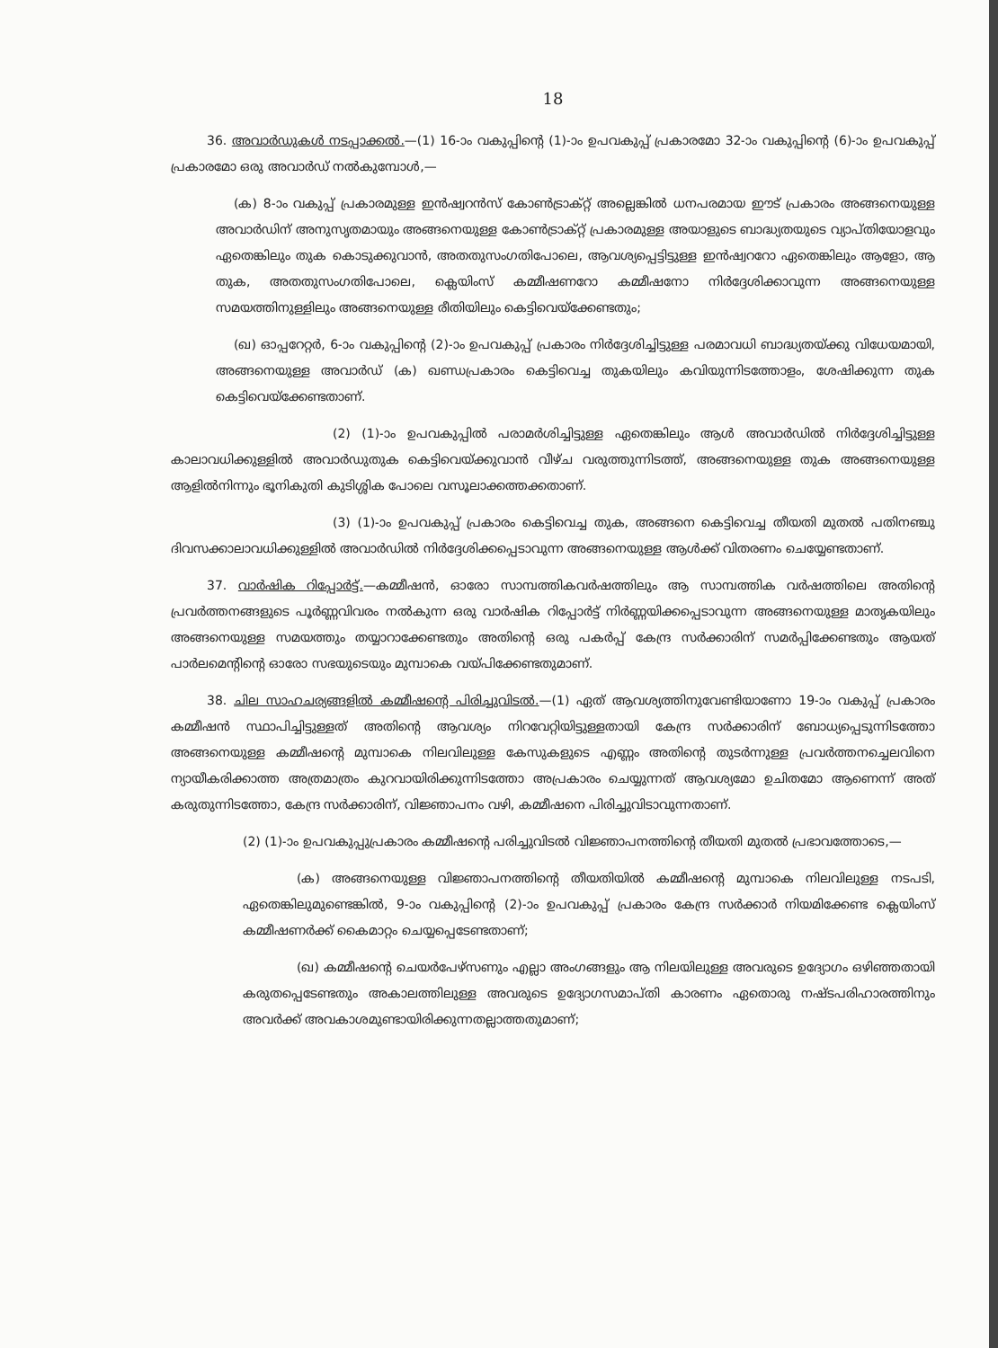18
36. അവാർഡുകൾ നടപ്പാക്കൽ.—(1) 16-ാം വകുപ്പിന്റെ (1)-ാം ഉപവകുപ്പ് പ്രകാരമോ 32-ാം വകുപ്പിന്റെ (6)-ാം ഉപവകുപ്പ് പ്രകാരമോ ഒരു അവാർഡ് നൽകുമ്പോൾ,—
(ക) 8-ാം വകുപ്പ് പ്രകാരമുള്ള ഇൻഷ്വറൻസ് കോൺട്രാക്റ്റ് അല്ലെങ്കിൽ ധനപരമായ ഈട് പ്രകാരം അങ്ങനെയുള്ള അവാർഡിന് അനുസൃതമായും അങ്ങനെയുള്ള കോൺട്രാക്റ്റ് പ്രകാരമുള്ള അയാളുടെ ബാദ്ധ്യതയുടെ വ്യാപ്തിയോളവും ഏതെങ്കിലും തുക കൊടുക്കുവാൻ, അതതുസംഗതിപോലെ, ആവശ്യപ്പെട്ടിട്ടുള്ള ഇൻഷ്വററോ ഏതെങ്കിലും ആളോ, ആ തുക, അതതുസംഗതിപോലെ, ക്ലെയിംസ് കമ്മീഷണറോ കമ്മീഷനോ നിർദ്ദേശിക്കാവുന്ന അങ്ങനെയുള്ള സമയത്തിനുള്ളിലും അങ്ങനെയുള്ള രീതിയിലും കെട്ടിവെയ്ക്കേണ്ടതും;
(ഖ) ഓപ്പറേറ്റർ, 6-ാം വകുപ്പിന്റെ (2)-ാം ഉപവകുപ്പ് പ്രകാരം നിർദ്ദേശിച്ചിട്ടുള്ള പരമാവധി ബാദ്ധ്യതയ്ക്കു വിധേയമായി, അങ്ങനെയുള്ള അവാർഡ് (ക) ഖണ്ഡപ്രകാരം കെട്ടിവെച്ച തുകയിലും കവിയുന്നിടത്തോളം, ശേഷിക്കുന്ന തുക കെട്ടിവെയ്ക്കേണ്ടതാണ്.
(2) (1)-ാം ഉപവകുപ്പിൽ പരാമർശിച്ചിട്ടുള്ള ഏതെങ്കിലും ആൾ അവാർഡിൽ നിർദ്ദേശിച്ചിട്ടുള്ള കാലാവധിക്കുള്ളിൽ അവാർഡുതുക കെട്ടിവെയ്ക്കുവാൻ വീഴ്ച വരുത്തുന്നിടത്ത്, അങ്ങനെയുള്ള തുക അങ്ങനെയുള്ള ആളിൽനിന്നും ഭൂനികുതി കുടിശ്ശിക പോലെ വസൂലാക്കത്തക്കതാണ്.
(3) (1)-ാം ഉപവകുപ്പ് പ്രകാരം കെട്ടിവെച്ച തുക, അങ്ങനെ കെട്ടിവെച്ച തീയതി മുതൽ പതിനഞ്ചു ദിവസക്കാലാവധിക്കുള്ളിൽ അവാർഡിൽ നിർദ്ദേശിക്കപ്പെടാവുന്ന അങ്ങനെയുള്ള ആൾക്ക് വിതരണം ചെയ്യേണ്ടതാണ്.
37. വാർഷിക റിപ്പോർട്ട്.—കമ്മീഷൻ, ഓരോ സാമ്പത്തികവർഷത്തിലും ആ സാമ്പത്തിക വർഷത്തിലെ അതിന്റെ പ്രവർത്തനങ്ങളുടെ പൂർണ്ണവിവരം നൽകുന്ന ഒരു വാർഷിക റിപ്പോർട്ട് നിർണ്ണയിക്കപ്പെടാവുന്ന അങ്ങനെയുള്ള മാതൃകയിലും അങ്ങനെയുള്ള സമയത്തും തയ്യാറാക്കേണ്ടതും അതിന്റെ ഒരു പകർപ്പ് കേന്ദ്ര സർക്കാരിന് സമർപ്പിക്കേണ്ടതും ആയത് പാർലമെന്റിന്റെ ഓരോ സഭയുടെയും മുമ്പാകെ വയ്പിക്കേണ്ടതുമാണ്.
38. ചില സാഹചര്യങ്ങളിൽ കമ്മീഷന്റെ പിരിച്ചുവിടൽ.—(1) ഏത് ആവശ്യത്തിനുവേണ്ടിയാണോ 19-ാം വകുപ്പ് പ്രകാരം കമ്മീഷൻ സ്ഥാപിച്ചിട്ടുള്ളത് അതിന്റെ ആവശ്യം നിറവേറ്റിയിട്ടുള്ളതായി കേന്ദ്ര സർക്കാരിന് ബോധ്യപ്പെടുന്നിടത്തോ അങ്ങനെയുള്ള കമ്മീഷന്റെ മുമ്പാകെ നിലവിലുള്ള കേസുകളുടെ എണ്ണം അതിന്റെ തുടർന്നുള്ള പ്രവർത്തനച്ചെലവിനെ ന്യായീകരിക്കാത്ത അത്രമാത്രം കുറവായിരിക്കുന്നിടത്തോ അപ്രകാരം ചെയ്യുന്നത് ആവശ്യമോ ഉചിതമോ ആണെന്ന് അത് കരുതുന്നിടത്തോ, കേന്ദ്ര സർക്കാരിന്, വിജ്ഞാപനം വഴി, കമ്മീഷനെ പിരിച്ചുവിടാവുന്നതാണ്.
(2) (1)-ാം ഉപവകുപ്പുപ്രകാരം കമ്മീഷന്റെ പരിച്ചുവിടൽ വിജ്ഞാപനത്തിന്റെ തീയതി മുതൽ പ്രഭാവത്തോടെ,—
(ക) അങ്ങനെയുള്ള വിജ്ഞാപനത്തിന്റെ തീയതിയിൽ കമ്മീഷന്റെ മുമ്പാകെ നിലവിലുള്ള നടപടി, ഏതെങ്കിലുമുണ്ടെങ്കിൽ, 9-ാം വകുപ്പിന്റെ (2)-ാം ഉപവകുപ്പ് പ്രകാരം കേന്ദ്ര സർക്കാർ നിയമിക്കേണ്ട ക്ലെയിംസ് കമ്മീഷണർക്ക് കൈമാറ്റം ചെയ്യപ്പെടേണ്ടതാണ്;
(ഖ) കമ്മീഷന്റെ ചെയർപേഴ്സണും എല്ലാ അംഗങ്ങളും ആ നിലയിലുള്ള അവരുടെ ഉദ്യോഗം ഒഴിഞ്ഞതായി കരുതപ്പെടേണ്ടതും അകാലത്തിലുള്ള അവരുടെ ഉദ്യോഗസമാപ്തി കാരണം ഏതൊരു നഷ്ടപരിഹാരത്തിനും അവർക്ക് അവകാശമുണ്ടായിരിക്കുന്നതല്ലാത്തതുമാണ്;